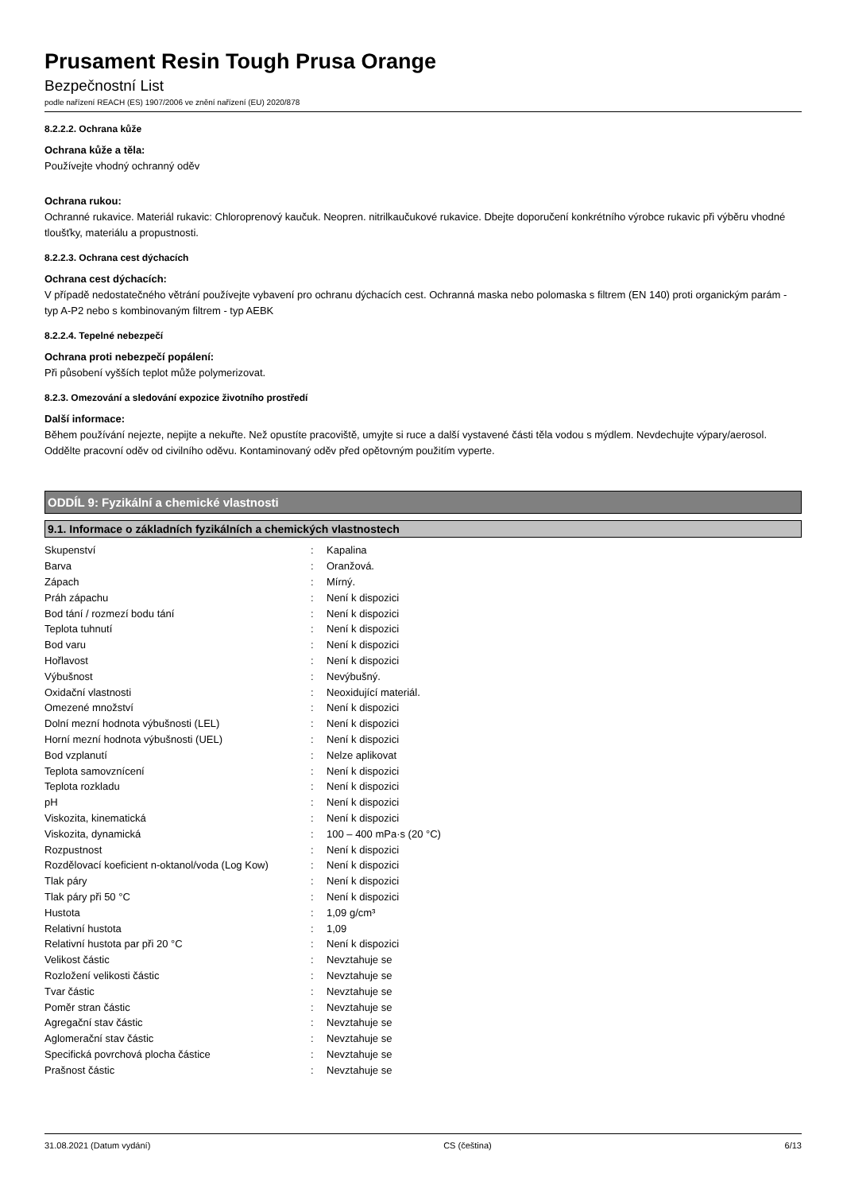Prusament Resin Tough Prusa Orange
Bezpečnostní List
podle nařízení REACH (ES) 1907/2006 ve znění nařízení (EU) 2020/878
8.2.2.2. Ochrana kůže
Ochrana kůže a těla:
Používejte vhodný ochranný oděv
Ochrana rukou:
Ochranné rukavice. Materiál rukavic: Chloroprenový kaučuk. Neopren. nitrilkaučukové rukavice. Dbejte doporučení konkrétního výrobce rukavic při výběru vhodné tloušťky, materiálu a propustnosti.
8.2.2.3. Ochrana cest dýchacích
Ochrana cest dýchacích:
V případě nedostatečného větrání používejte vybavení pro ochranu dýchacích cest. Ochranná maska nebo polomaska s filtrem (EN 140) proti organickým parám - typ A-P2 nebo s kombinovaným filtrem - typ AEBK
8.2.2.4. Tepelné nebezpečí
Ochrana proti nebezpečí popálení:
Při působení vyšších teplot může polymerizovat.
8.2.3. Omezování a sledování expozice životního prostředí
Další informace:
Během používání nejezte, nepijte a nekuřte. Než opustíte pracoviště, umyjte si ruce a další vystavené části těla vodou s mýdlem. Nevdechujte výpary/aerosol. Oddělte pracovní oděv od civilního oděvu. Kontaminovaný oděv před opětovným použitím vyperte.
ODDÍL 9: Fyzikální a chemické vlastnosti
9.1. Informace o základních fyzikálních a chemických vlastnostech
| Skupenství | : | Kapalina |
| Barva | : | Oranžová. |
| Zápach | : | Mírný. |
| Práh zápachu | : | Není k dispozici |
| Bod tání / rozmezí bodu tání | : | Není k dispozici |
| Teplota tuhnutí | : | Není k dispozici |
| Bod varu | : | Není k dispozici |
| Hořlavost | : | Není k dispozici |
| Výbušnost | : | Nevýbušný. |
| Oxidační vlastnosti | : | Neoxidující materiál. |
| Omezené množství | : | Není k dispozici |
| Dolní mezní hodnota výbušnosti (LEL) | : | Není k dispozici |
| Horní mezní hodnota výbušnosti (UEL) | : | Není k dispozici |
| Bod vzplanutí | : | Nelze aplikovat |
| Teplota samovznícení | : | Není k dispozici |
| Teplota rozkladu | : | Není k dispozici |
| pH | : | Není k dispozici |
| Viskozita, kinematická | : | Není k dispozici |
| Viskozita, dynamická | : | 100 – 400 mPa·s (20 °C) |
| Rozpustnost | : | Není k dispozici |
| Rozdělovací koeficient n-oktanol/voda (Log Kow) | : | Není k dispozici |
| Tlak páry | : | Není k dispozici |
| Tlak páry při 50 °C | : | Není k dispozici |
| Hustota | : | 1,09 g/cm³ |
| Relativní hustota | : | 1,09 |
| Relativní hustota par při 20 °C | : | Není k dispozici |
| Velikost částic | : | Nevztahuje se |
| Rozložení velikosti částic | : | Nevztahuje se |
| Tvar částic | : | Nevztahuje se |
| Poměr stran částic | : | Nevztahuje se |
| Agregační stav částic | : | Nevztahuje se |
| Aglomerační stav částic | : | Nevztahuje se |
| Specifická povrchová plocha částice | : | Nevztahuje se |
| Prašnost částic | : | Nevztahuje se |
31.08.2021 (Datum vydání) CS (čeština) 6/13